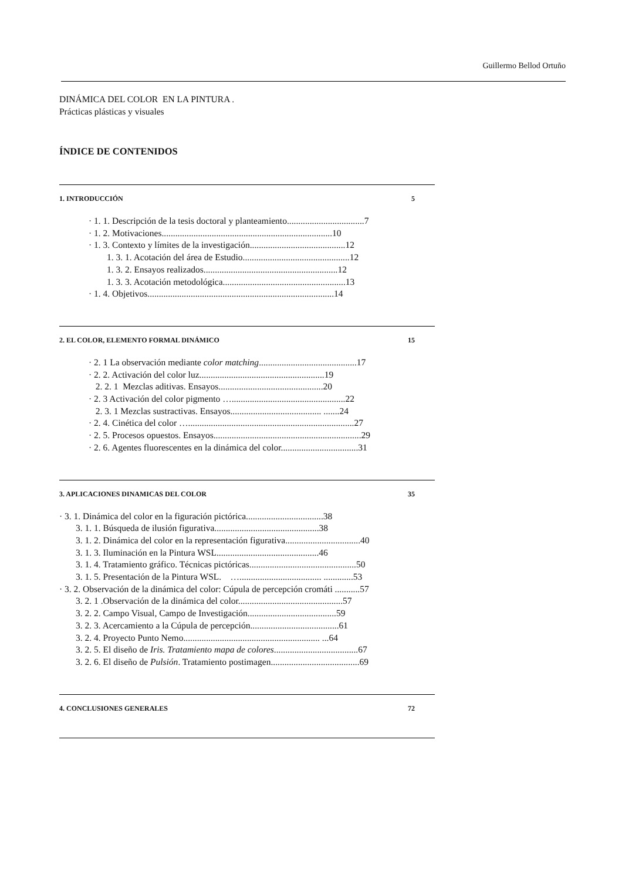Guillermo Bellod Ortuño
DINÁMICA DEL COLOR EN LA PINTURA .
Prácticas plásticas y visuales
ÍNDICE DE CONTENIDOS
1. INTRODUCCIÓN 5
· 1. 1. Descripción de la tesis doctoral y planteamiento..................................7
· 1. 2. Motivaciones...........................................................................10
· 1. 3. Contexto y límites de la investigación..........................................12
1. 3. 1. Acotación del área de Estudio...............................................12
1. 3. 2. Ensayos realizados...........................................................12
1. 3. 3. Acotación metodológica......................................................13
· 1. 4. Objetivos..................................................................................14
2. EL COLOR, ELEMENTO FORMAL DINÁMICO 15
· 2. 1 La observación mediante color matching...........................................17
· 2. 2. Activación del color luz.......................................................19
2. 2. 1 Mezclas aditivas. Ensayos..............................................20
· 2. 3 Activación del color pigmento …..................................................22
2. 3. 1 Mezclas sustractivas. Ensayos........................................ .......24
· 2. 4. Cinética del color ….........................................................................27
· 2. 5. Procesos opuestos. Ensayos.................................................................29
· 2. 6. Agentes fluorescentes en la dinámica del color..................................31
3. APLICACIONES DINAMICAS DEL COLOR 35
· 3. 1. Dinámica del color en la figuración pictórica..................................38
3. 1. 1. Búsqueda de ilusión figurativa..............................................38
3. 1. 2. Dinámica del color en la representación figurativa.................................40
3. 1. 3. Iluminación en la Pintura WSL.............................................46
3. 1. 4. Tratamiento gráfico. Técnicas pictóricas...............................................50
3. 1. 5. Presentación de la Pintura WSL. ….................................... .............53
· 3. 2. Observación de la dinámica del color: Cúpula de percepción cromáti ...........57
3. 2. 1 .Observación de la dinámica del color..............................................57
3. 2. 2. Campo Visual, Campo de Investigación.......................................59
3. 2. 3. Acercamiento a la Cúpula de percepción.......................................61
3. 2. 4. Proyecto Punto Nemo............................................................ ...64
3. 2. 5. El diseño de Iris. Tratamiento mapa de colores.....................................67
3. 2. 6. El diseño de Pulsión. Tratamiento postimagen.......................................69
4. CONCLUSIONES GENERALES 72